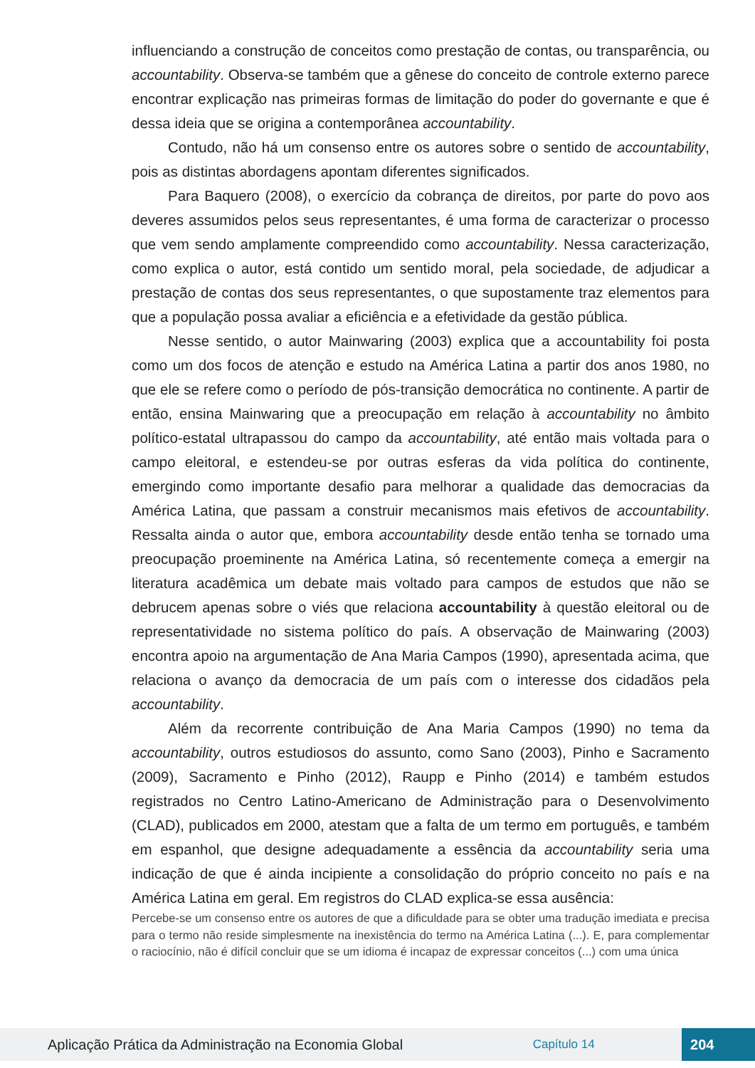influenciando a construção de conceitos como prestação de contas, ou transparência, ou accountability. Observa-se também que a gênese do conceito de controle externo parece encontrar explicação nas primeiras formas de limitação do poder do governante e que é dessa ideia que se origina a contemporânea accountability.
Contudo, não há um consenso entre os autores sobre o sentido de accountability, pois as distintas abordagens apontam diferentes significados.
Para Baquero (2008), o exercício da cobrança de direitos, por parte do povo aos deveres assumidos pelos seus representantes, é uma forma de caracterizar o processo que vem sendo amplamente compreendido como accountability. Nessa caracterização, como explica o autor, está contido um sentido moral, pela sociedade, de adjudicar a prestação de contas dos seus representantes, o que supostamente traz elementos para que a população possa avaliar a eficiência e a efetividade da gestão pública.
Nesse sentido, o autor Mainwaring (2003) explica que a accountability foi posta como um dos focos de atenção e estudo na América Latina a partir dos anos 1980, no que ele se refere como o período de pós-transição democrática no continente. A partir de então, ensina Mainwaring que a preocupação em relação à accountability no âmbito político-estatal ultrapassou do campo da accountability, até então mais voltada para o campo eleitoral, e estendeu-se por outras esferas da vida política do continente, emergindo como importante desafio para melhorar a qualidade das democracias da América Latina, que passam a construir mecanismos mais efetivos de accountability. Ressalta ainda o autor que, embora accountability desde então tenha se tornado uma preocupação proeminente na América Latina, só recentemente começa a emergir na literatura acadêmica um debate mais voltado para campos de estudos que não se debrucem apenas sobre o viés que relaciona accountability à questão eleitoral ou de representatividade no sistema político do país. A observação de Mainwaring (2003) encontra apoio na argumentação de Ana Maria Campos (1990), apresentada acima, que relaciona o avanço da democracia de um país com o interesse dos cidadãos pela accountability.
Além da recorrente contribuição de Ana Maria Campos (1990) no tema da accountability, outros estudiosos do assunto, como Sano (2003), Pinho e Sacramento (2009), Sacramento e Pinho (2012), Raupp e Pinho (2014) e também estudos registrados no Centro Latino-Americano de Administração para o Desenvolvimento (CLAD), publicados em 2000, atestam que a falta de um termo em português, e também em espanhol, que designe adequadamente a essência da accountability seria uma indicação de que é ainda incipiente a consolidação do próprio conceito no país e na América Latina em geral. Em registros do CLAD explica-se essa ausência:
Percebe-se um consenso entre os autores de que a dificuldade para se obter uma tradução imediata e precisa para o termo não reside simplesmente na inexistência do termo na América Latina (...). E, para complementar o raciocínio, não é difícil concluir que se um idioma é incapaz de expressar conceitos (...) com uma única
Aplicação Prática da Administração na Economia Global Capítulo 14 204